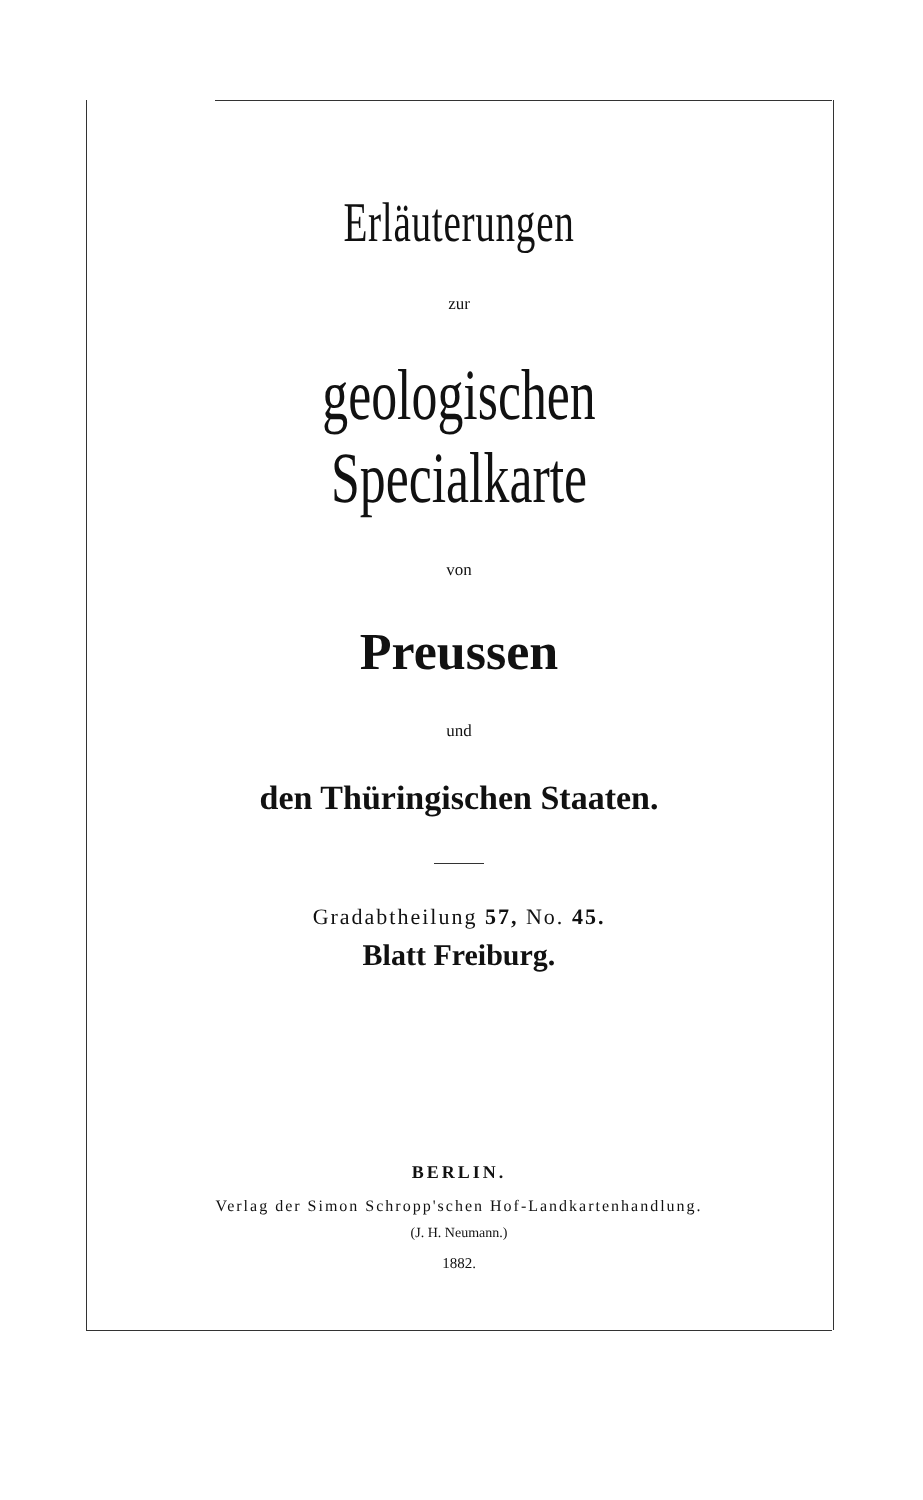Erläuterungen
zur
geologischen Specialkarte
von
Preussen
und
den Thüringischen Staaten.
Gradabtheilung 57, No. 45.
Blatt Freiburg.
BERLIN.
Verlag der Simon Schropp'schen Hof-Landkartenhandlung.
(J. H. Neumann.)
1882.